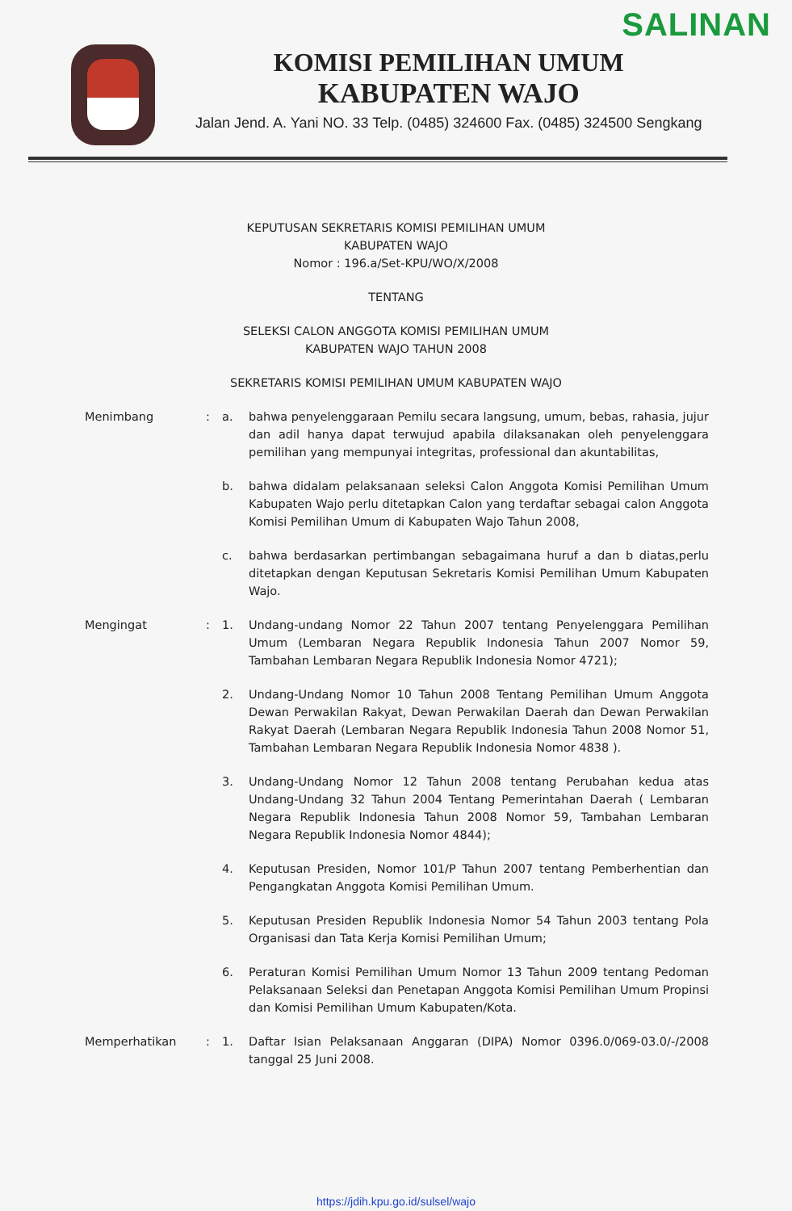SALINAN
KOMISI PEMILIHAN UMUM
KABUPATEN WAJO
Jalan Jend. A. Yani NO. 33 Telp. (0485) 324600 Fax. (0485) 324500 Sengkang
KEPUTUSAN SEKRETARIS KOMISI PEMILIHAN UMUM
KABUPATEN WAJO
Nomor : 196.a/Set-KPU/WO/X/2008
TENTANG
SELEKSI CALON ANGGOTA KOMISI PEMILIHAN UMUM
KABUPATEN WAJO TAHUN 2008
SEKRETARIS KOMISI PEMILIHAN UMUM KABUPATEN WAJO
Menimbang : a. bahwa penyelenggaraan Pemilu secara langsung, umum, bebas, rahasia, jujur dan adil hanya dapat terwujud apabila dilaksanakan oleh penyelenggara pemilihan yang mempunyai integritas, professional dan akuntabilitas,
b. bahwa didalam pelaksanaan seleksi Calon Anggota Komisi Pemilihan Umum Kabupaten Wajo perlu ditetapkan Calon yang terdaftar sebagai calon Anggota Komisi Pemilihan Umum di Kabupaten Wajo Tahun 2008,
c. bahwa berdasarkan pertimbangan sebagaimana huruf a dan b diatas,perlu ditetapkan dengan Keputusan Sekretaris Komisi Pemilihan Umum Kabupaten Wajo.
Mengingat : 1. Undang-undang Nomor 22 Tahun 2007 tentang Penyelenggara Pemilihan Umum (Lembaran Negara Republik Indonesia Tahun 2007 Nomor 59, Tambahan Lembaran Negara Republik Indonesia Nomor 4721);
2. Undang-Undang Nomor 10 Tahun 2008 Tentang Pemilihan Umum Anggota Dewan Perwakilan Rakyat, Dewan Perwakilan Daerah dan Dewan Perwakilan Rakyat Daerah (Lembaran Negara Republik Indonesia Tahun 2008 Nomor 51, Tambahan Lembaran Negara Republik Indonesia Nomor 4838 ).
3. Undang-Undang Nomor 12 Tahun 2008 tentang Perubahan kedua atas Undang-Undang 32 Tahun 2004 Tentang Pemerintahan Daerah ( Lembaran Negara Republik Indonesia Tahun 2008 Nomor 59, Tambahan Lembaran Negara Republik Indonesia Nomor 4844);
4. Keputusan Presiden, Nomor 101/P Tahun 2007 tentang Pemberhentian dan Pengangkatan Anggota Komisi Pemilihan Umum.
5. Keputusan Presiden Republik Indonesia Nomor 54 Tahun 2003 tentang Pola Organisasi dan Tata Kerja Komisi Pemilihan Umum;
6. Peraturan Komisi Pemilihan Umum Nomor 13 Tahun 2009 tentang Pedoman Pelaksanaan Seleksi dan Penetapan Anggota Komisi Pemilihan Umum Propinsi dan Komisi Pemilihan Umum Kabupaten/Kota.
Memperhatikan : 1. Daftar Isian Pelaksanaan Anggaran (DIPA) Nomor 0396.0/069-03.0/-/2008 tanggal 25 Juni 2008.
https://jdih.kpu.go.id/sulsel/wajo